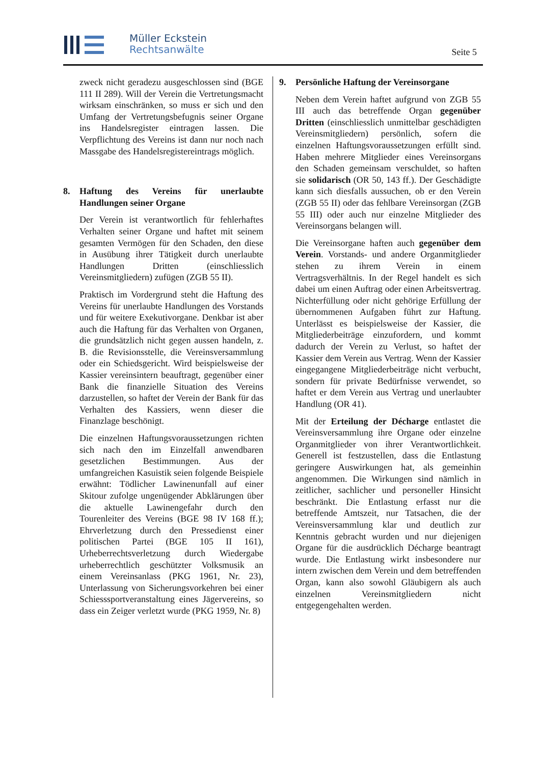Müller Eckstein
Rechtsanwälte
Seite 5
zweck nicht geradezu ausgeschlossen sind (BGE 111 II 289). Will der Verein die Vertretungsmacht wirksam einschränken, so muss er sich und den Umfang der Vertretungsbefugnis seiner Organe ins Handelsregister eintragen lassen. Die Verpflichtung des Vereins ist dann nur noch nach Massgabe des Handelsregistereintrags möglich.
8. Haftung des Vereins für unerlaubte Handlungen seiner Organe
Der Verein ist verantwortlich für fehlerhaftes Verhalten seiner Organe und haftet mit seinem gesamten Vermögen für den Schaden, den diese in Ausübung ihrer Tätigkeit durch unerlaubte Handlungen Dritten (einschliesslich Vereinsmitgliedern) zufügen (ZGB 55 II).
Praktisch im Vordergrund steht die Haftung des Vereins für unerlaubte Handlungen des Vorstands und für weitere Exekutivorgane. Denkbar ist aber auch die Haftung für das Verhalten von Organen, die grundsätzlich nicht gegen aussen handeln, z. B. die Revisionsstelle, die Vereinsversammlung oder ein Schiedsgericht. Wird beispielsweise der Kassier vereinsintern beauftragt, gegenüber einer Bank die finanzielle Situation des Vereins darzustellen, so haftet der Verein der Bank für das Verhalten des Kassiers, wenn dieser die Finanzlage beschönigt.
Die einzelnen Haftungsvoraussetzungen richten sich nach den im Einzelfall anwendbaren gesetzlichen Bestimmungen. Aus der umfangreichen Kasuistik seien folgende Beispiele erwähnt: Tödlicher Lawinenunfall auf einer Skitour zufolge ungenügender Abklärungen über die aktuelle Lawinengefahr durch den Tourenleiter des Vereins (BGE 98 IV 168 ff.); Ehrverletzung durch den Pressedienst einer politischen Partei (BGE 105 II 161), Urheberrechtsverletzung durch Wiedergabe urheberrechtlich geschützter Volksmusik an einem Vereinsanlass (PKG 1961, Nr. 23), Unterlassung von Sicherungsvorkehren bei einer Schiesssportveranstaltung eines Jägervereins, so dass ein Zeiger verletzt wurde (PKG 1959, Nr. 8)
9. Persönliche Haftung der Vereinsorgane
Neben dem Verein haftet aufgrund von ZGB 55 III auch das betreffende Organ gegenüber Dritten (einschliesslich unmittelbar geschädigten Vereinsmitgliedern) persönlich, sofern die einzelnen Haftungsvoraussetzungen erfüllt sind. Haben mehrere Mitglieder eines Vereinsorgans den Schaden gemeinsam verschuldet, so haften sie solidarisch (OR 50, 143 ff.). Der Geschädigte kann sich diesfalls aussuchen, ob er den Verein (ZGB 55 II) oder das fehlbare Vereinsorgan (ZGB 55 III) oder auch nur einzelne Mitglieder des Vereinsorgans belangen will.
Die Vereinsorgane haften auch gegenüber dem Verein. Vorstands- und andere Organmitglieder stehen zu ihrem Verein in einem Vertragsverhältnis. In der Regel handelt es sich dabei um einen Auftrag oder einen Arbeitsvertrag. Nichterfüllung oder nicht gehörige Erfüllung der übernommenen Aufgaben führt zur Haftung. Unterlässt es beispielsweise der Kassier, die Mitgliederbeiträge einzufordern, und kommt dadurch der Verein zu Verlust, so haftet der Kassier dem Verein aus Vertrag. Wenn der Kassier eingegangene Mitgliederbeiträge nicht verbucht, sondern für private Bedürfnisse verwendet, so haftet er dem Verein aus Vertrag und unerlaubter Handlung (OR 41).
Mit der Erteilung der Décharge entlastet die Vereinsversammlung ihre Organe oder einzelne Organmitglieder von ihrer Verantwortlichkeit. Generell ist festzustellen, dass die Entlastung geringere Auswirkungen hat, als gemeinhin angenommen. Die Wirkungen sind nämlich in zeitlicher, sachlicher und personeller Hinsicht beschränkt. Die Entlastung erfasst nur die betreffende Amtszeit, nur Tatsachen, die der Vereinsversammlung klar und deutlich zur Kenntnis gebracht wurden und nur diejenigen Organe für die ausdrücklich Décharge beantragt wurde. Die Entlastung wirkt insbesondere nur intern zwischen dem Verein und dem betreffenden Organ, kann also sowohl Gläubigern als auch einzelnen Vereinsmitgliedern nicht entgegengehalten werden.